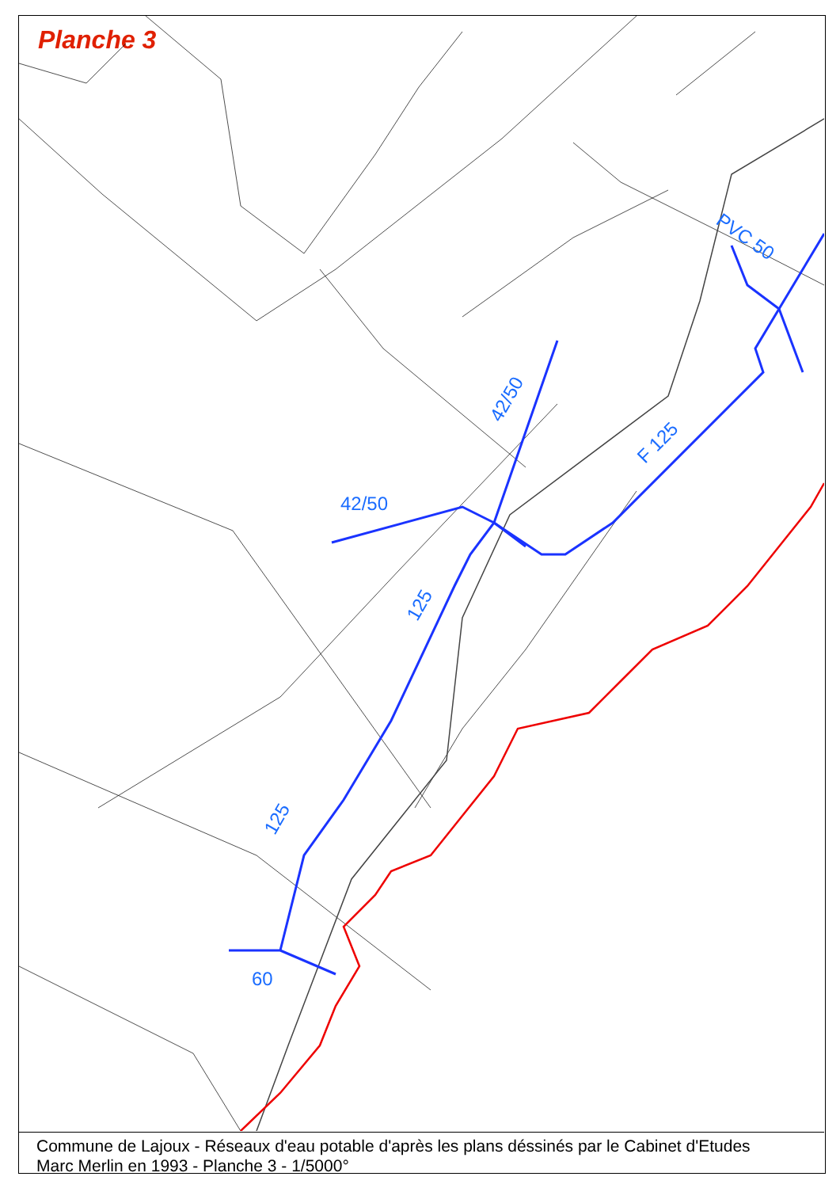Planche 3
42/50
42/50
125
F 125
PVC 50
125
60
Commune de Lajoux - Réseaux d'eau potable d'après les plans déssinés par le Cabinet d'Etudes
Marc Merlin en 1993 - Planche 3 - 1/5000°